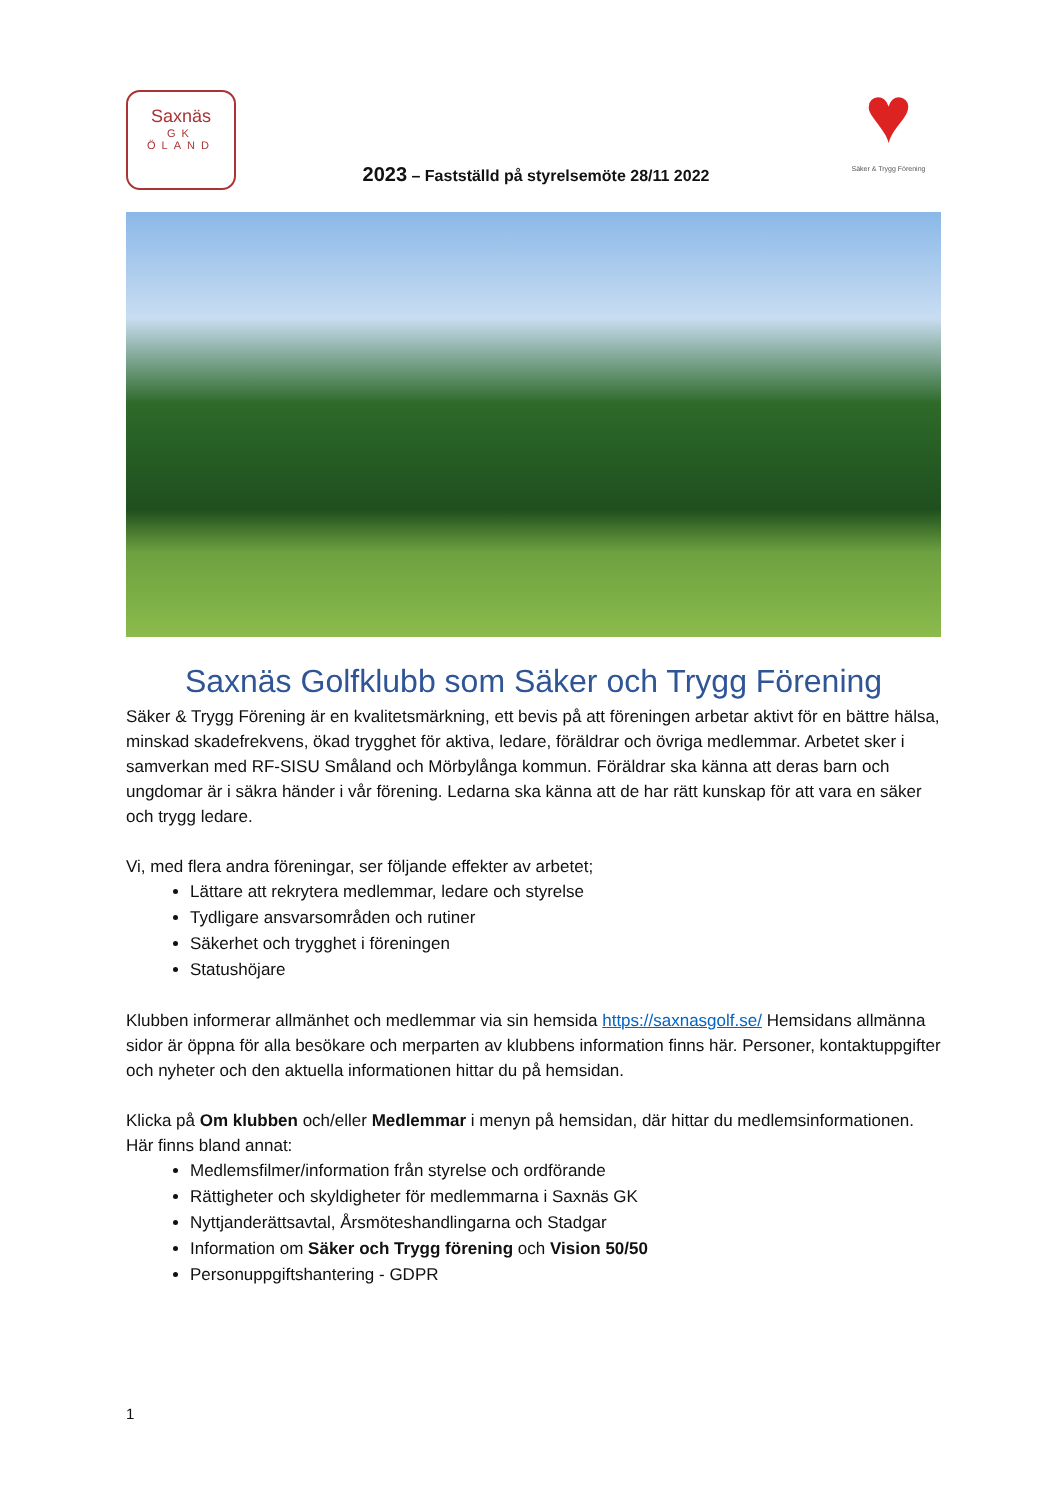Saxnäs
GK
ÖLAND
2023 – Fastställd på styrelsemöte 28/11 2022
♥
Säker & Trygg Förening
Saxnäs Golfklubb som Säker och Trygg Förening
Säker & Trygg Förening är en kvalitetsmärkning, ett bevis på att föreningen arbetar aktivt för en bättre hälsa, minskad skadefrekvens, ökad trygghet för aktiva, ledare, föräldrar och övriga medlemmar. Arbetet sker i samverkan med RF-SISU Småland och Mörbylånga kommun. Föräldrar ska känna att deras barn och ungdomar är i säkra händer i vår förening. Ledarna ska känna att de har rätt kunskap för att vara en säker och trygg ledare.
Vi, med flera andra föreningar, ser följande effekter av arbetet;
Lättare att rekrytera medlemmar, ledare och styrelse
Tydligare ansvarsområden och rutiner
Säkerhet och trygghet i föreningen
Statushöjare
Klubben informerar allmänhet och medlemmar via sin hemsida https://saxnasgolf.se/ Hemsidans allmänna sidor är öppna för alla besökare och merparten av klubbens information finns här. Personer, kontaktuppgifter och nyheter och den aktuella informationen hittar du på hemsidan.
Klicka på Om klubben och/eller Medlemmar i menyn på hemsidan, där hittar du medlemsinformationen. Här finns bland annat:
Medlemsfilmer/information från styrelse och ordförande
Rättigheter och skyldigheter för medlemmarna i Saxnäs GK
Nyttjanderättsavtal, Årsmöteshandlingarna och Stadgar
Information om Säker och Trygg förening och Vision 50/50
Personuppgiftshantering - GDPR
1